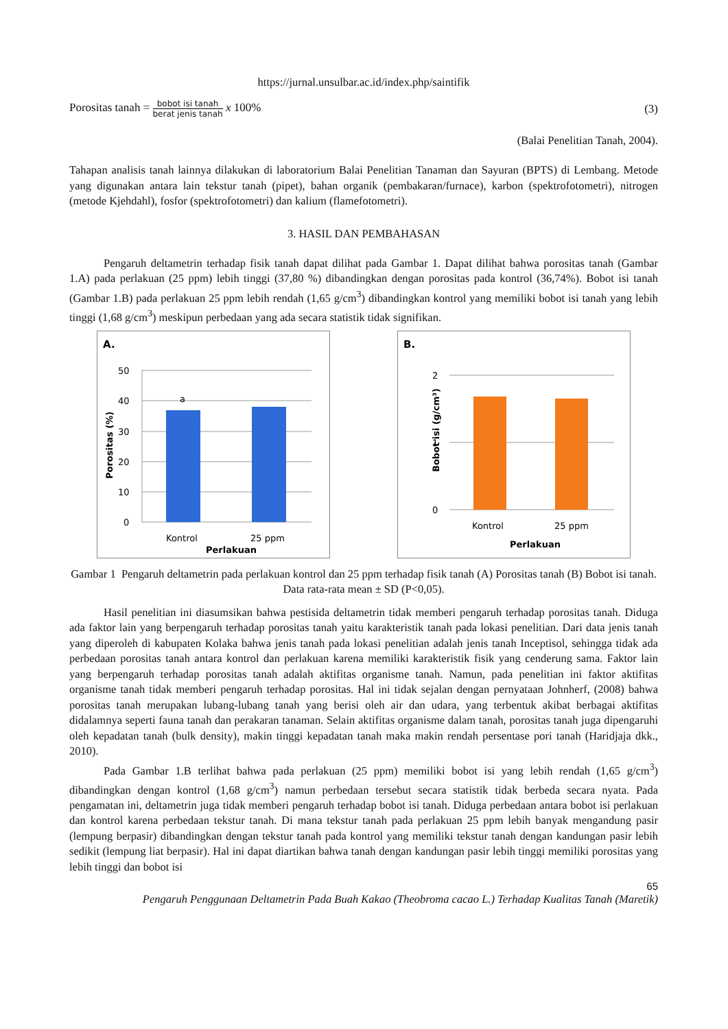https://jurnal.unsulbar.ac.id/index.php/saintifik
Porositas tanah = bobot isi tanah berat jenis tanah x 100% (3)
(Balai Penelitian Tanah, 2004).
Tahapan analisis tanah lainnya dilakukan di laboratorium Balai Penelitian Tanaman dan Sayuran (BPTS) di Lembang. Metode yang digunakan antara lain tekstur tanah (pipet), bahan organik (pembakaran/furnace), karbon (spektrofotometri), nitrogen (metode Kjehdahl), fosfor (spektrofotometri) dan kalium (flamefotometri).
3. HASIL DAN PEMBAHASAN
Pengaruh deltametrin terhadap fisik tanah dapat dilihat pada Gambar 1. Dapat dilihat bahwa porositas tanah (Gambar 1.A) pada perlakuan (25 ppm) lebih tinggi (37,80 %) dibandingkan dengan porositas pada kontrol (36,74%). Bobot isi tanah (Gambar 1.B) pada perlakuan 25 ppm lebih rendah (1,65 g/cm<sup>3</sup>) dibandingkan kontrol yang memiliki bobot isi tanah yang lebih tinggi (1,68 g/cm<sup>3</sup>) meskipun perbedaan yang ada secara statistik tidak signifikan.
A.
50
40
30
20
10
0
a
Kontrol
25 ppm
Perlakuan
Porositas (%)
B.
2
1
0
Kontrol
25 ppm
Perlakuan
Bobot isi (g/cm³)
Gambar 1 Pengaruh deltametrin pada perlakuan kontrol dan 25 ppm terhadap fisik tanah (A) Porositas tanah (B) Bobot isi tanah. Data rata-rata mean ± SD (P<0,05).
Hasil penelitian ini diasumsikan bahwa pestisida deltametrin tidak memberi pengaruh terhadap porositas tanah. Diduga ada faktor lain yang berpengaruh terhadap porositas tanah yaitu karakteristik tanah pada lokasi penelitian. Dari data jenis tanah yang diperoleh di kabupaten Kolaka bahwa jenis tanah pada lokasi penelitian adalah jenis tanah Inceptisol, sehingga tidak ada perbedaan porositas tanah antara kontrol dan perlakuan karena memiliki karakteristik fisik yang cenderung sama. Faktor lain yang berpengaruh terhadap porositas tanah adalah aktifitas organisme tanah. Namun, pada penelitian ini faktor aktifitas organisme tanah tidak memberi pengaruh terhadap porositas. Hal ini tidak sejalan dengan pernyataan Johnherf, (2008) bahwa porositas tanah merupakan lubang-lubang tanah yang berisi oleh air dan udara, yang terbentuk akibat berbagai aktifitas didalamnya seperti fauna tanah dan perakaran tanaman. Selain aktifitas organisme dalam tanah, porositas tanah juga dipengaruhi oleh kepadatan tanah (bulk density), makin tinggi kepadatan tanah maka makin rendah persentase pori tanah (Haridjaja dkk., 2010).
Pada Gambar 1.B terlihat bahwa pada perlakuan (25 ppm) memiliki bobot isi yang lebih rendah (1,65 g/cm<sup>3</sup>) dibandingkan dengan kontrol (1,68 g/cm<sup>3</sup>) namun perbedaan tersebut secara statistik tidak berbeda secara nyata. Pada pengamatan ini, deltametrin juga tidak memberi pengaruh terhadap bobot isi tanah. Diduga perbedaan antara bobot isi perlakuan dan kontrol karena perbedaan tekstur tanah. Di mana tekstur tanah pada perlakuan 25 ppm lebih banyak mengandung pasir (lempung berpasir) dibandingkan dengan tekstur tanah pada kontrol yang memiliki tekstur tanah dengan kandungan pasir lebih sedikit (lempung liat berpasir). Hal ini dapat diartikan bahwa tanah dengan kandungan pasir lebih tinggi memiliki porositas yang lebih tinggi dan bobot isi
65
Pengaruh Penggunaan Deltametrin Pada Buah Kakao (Theobroma cacao L.) Terhadap Kualitas Tanah (Maretik)